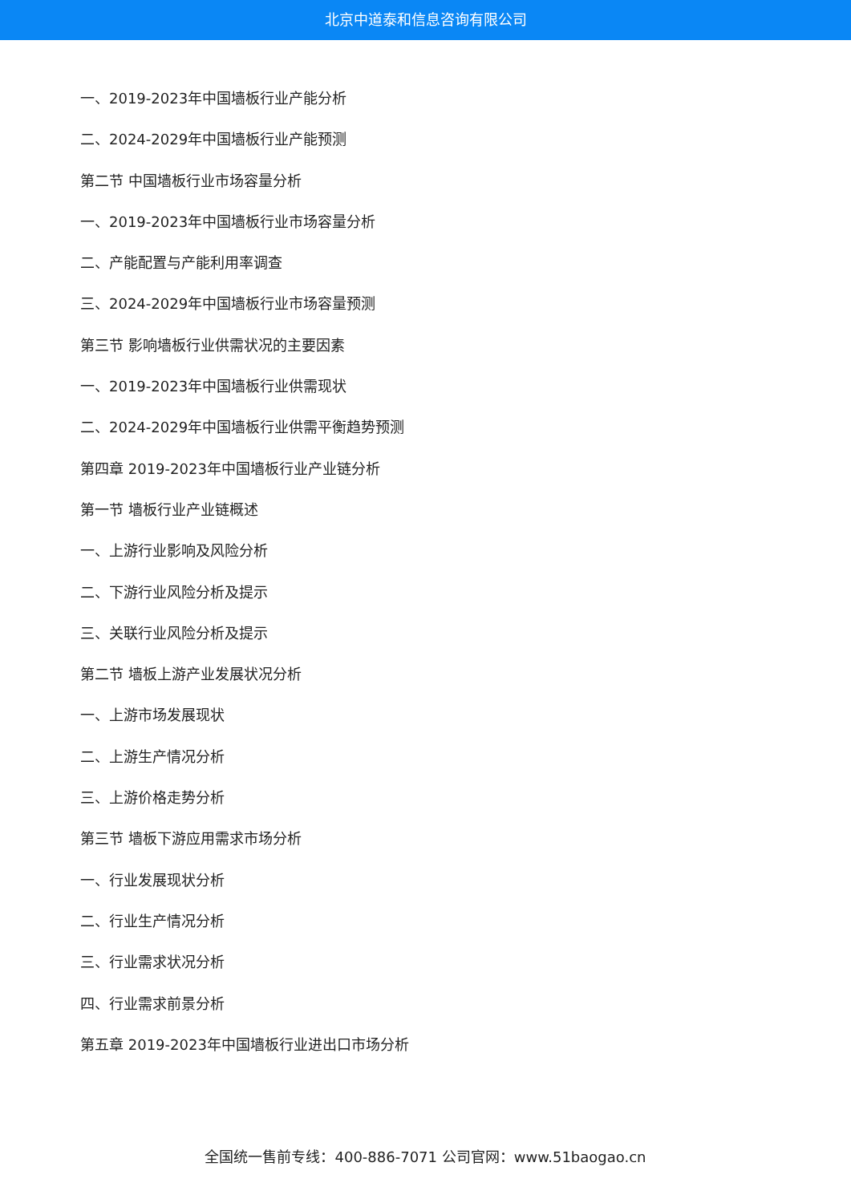北京中道泰和信息咨询有限公司
一、2019-2023年中国墙板行业产能分析
二、2024-2029年中国墙板行业产能预测
第二节 中国墙板行业市场容量分析
一、2019-2023年中国墙板行业市场容量分析
二、产能配置与产能利用率调查
三、2024-2029年中国墙板行业市场容量预测
第三节 影响墙板行业供需状况的主要因素
一、2019-2023年中国墙板行业供需现状
二、2024-2029年中国墙板行业供需平衡趋势预测
第四章 2019-2023年中国墙板行业产业链分析
第一节 墙板行业产业链概述
一、上游行业影响及风险分析
二、下游行业风险分析及提示
三、关联行业风险分析及提示
第二节 墙板上游产业发展状况分析
一、上游市场发展现状
二、上游生产情况分析
三、上游价格走势分析
第三节 墙板下游应用需求市场分析
一、行业发展现状分析
二、行业生产情况分析
三、行业需求状况分析
四、行业需求前景分析
第五章 2019-2023年中国墙板行业进出口市场分析
全国统一售前专线：400-886-7071 公司官网：www.51baogao.cn